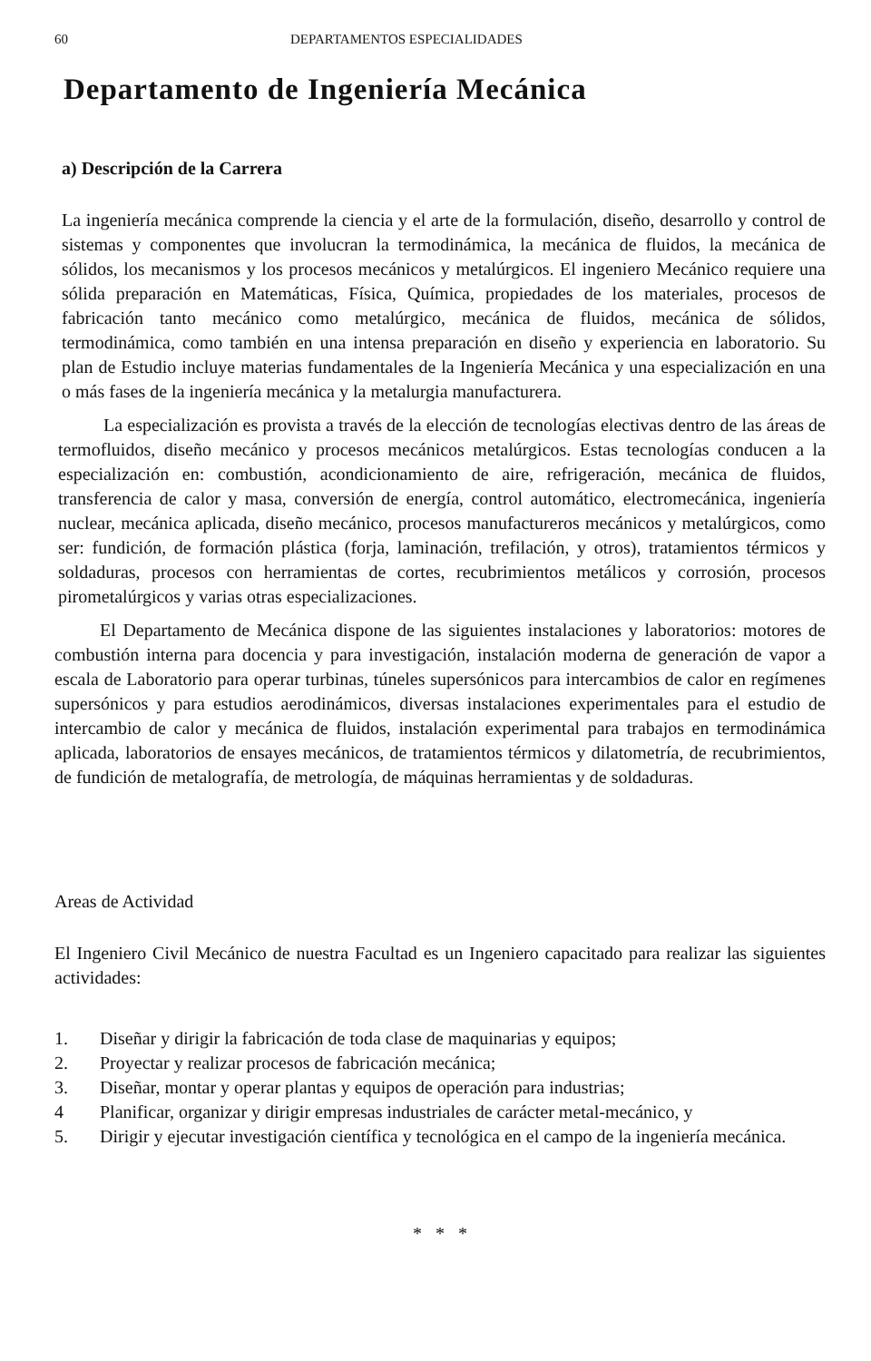60 DEPARTAMENTOS ESPECIALIDADES
Departamento de Ingeniería Mecánica
a) Descripción de la Carrera
La ingeniería mecánica comprende la ciencia y el arte de la formulación, diseño, desarrollo y control de sistemas y componentes que involucran la termodinámica, la mecánica de fluidos, la mecánica de sólidos, los mecanismos y los procesos mecánicos y metalúrgicos. El ingeniero Mecánico requiere una sólida preparación en Matemáticas, Física, Química, propiedades de los materiales, procesos de fabricación tanto mecánico como metalúrgico, mecánica de fluidos, mecánica de sólidos, termodinámica, como también en una intensa preparación en diseño y experiencia en laboratorio. Su plan de Estudio incluye materias fundamentales de la Ingeniería Mecánica y una especialización en una o más fases de la ingeniería mecánica y la metalurgia manufacturera.
La especialización es provista a través de la elección de tecnologías electivas dentro de las áreas de termofluidos, diseño mecánico y procesos mecánicos metalúrgicos. Estas tecnologías conducen a la especialización en: combustión, acondicionamiento de aire, refrigeración, mecánica de fluidos, transferencia de calor y masa, conversión de energía, control automático, electromecánica, ingeniería nuclear, mecánica aplicada, diseño mecánico, procesos manufactureros mecánicos y metalúrgicos, como ser: fundición, de formación plástica (forja, laminación, trefilación, y otros), tratamientos térmicos y soldaduras, procesos con herramientas de cortes, recubrimientos metálicos y corrosión, procesos pirometalúrgicos y varias otras especializaciones.
El Departamento de Mecánica dispone de las siguientes instalaciones y laboratorios: motores de combustión interna para docencia y para investigación, instalación moderna de generación de vapor a escala de Laboratorio para operar turbinas, túneles supersónicos para intercambios de calor en regímenes supersónicos y para estudios aerodinámicos, diversas instalaciones experimentales para el estudio de intercambio de calor y mecánica de fluidos, instalación experimental para trabajos en termodinámica aplicada, laboratorios de ensayes mecánicos, de tratamientos térmicos y dilatometría, de recubrimientos, de fundición de metalografía, de metrología, de máquinas herramientas y de soldaduras.
Areas de Actividad
El Ingeniero Civil Mecánico de nuestra Facultad es un Ingeniero capacitado para realizar las siguientes actividades:
1. Diseñar y dirigir la fabricación de toda clase de maquinarias y equipos;
2. Proyectar y realizar procesos de fabricación mecánica;
3. Diseñar, montar y operar plantas y equipos de operación para industrias;
4 Planificar, organizar y dirigir empresas industriales de carácter metal-mecánico, y
5. Dirigir y ejecutar investigación científica y tecnológica en el campo de la ingeniería mecánica.
* * *